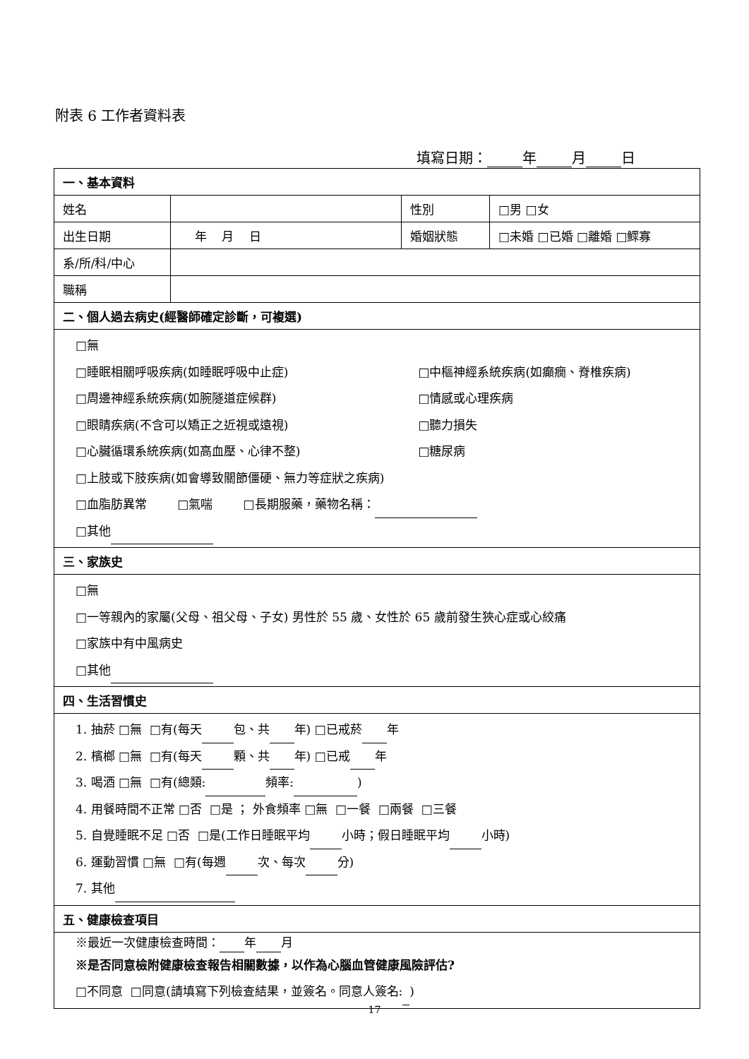附表 6 工作者資料表
填寫日期： 年 月 日
| 一、基本資料 | | | |
| 姓名 | | 性別 | □男 □女 |
| 出生日期 | 年 月 日 | 婚姻狀態 | □未婚 □已婚 □離婚 □鰥寡 |
| 系/所/科/中心 | | | |
| 職稱 | | | |
| 二、個人過去病史(經醫師確定診斷，可複選) | | | |
| □無 □睡眠相關呼吸疾病(如睡眠呼吸中止症) □中樞神經系統疾病(如癲癇、脊椎疾病) □周邊神經系統疾病(如腕隧道症候群) □情感或心理疾病 □眼睛疾病(不含可以矯正之近視或遠視) □聽力損失 □心臟循環系統疾病(如高血壓、心律不整) □糖尿病 □上肢或下肢疾病(如會導致關節僵硬、無力等症狀之疾病) □血脂肪異常 □氣喘 □長期服藥，藥物名稱： □其他 | | | |
| 三、家族史 | | | |
| □無 □一等親內的家屬(父母、祖父母、子女) 男性於 55 歲、女性於 65 歲前發生狹心症或心絞痛 □家族中有中風病史 □其他 | | | |
| 四、生活習慣史 | | | |
| 1. 抽菸 □無 □有(每天 包、共 年) □已戒菸 年 2. 檳榔 □無 □有(每天 顆、共 年) □已戒 年 3. 喝酒 □無 □有(總類: 頻率: ) 4. 用餐時間不正常 □否 □是 ； 外食頻率 □無 □一餐 □兩餐 □三餐 5. 自覺睡眠不足 □否 □是(工作日睡眠平均 小時；假日睡眠平均 小時) 6. 運動習慣 □無 □有(每週 次、每次 分) 7. 其他 | | | |
| 五、健康檢查項目 | | | |
| ※最近一次健康檢查時間： 年 月 ※是否同意檢附健康檢查報告相關數據，以作為心腦血管健康風險評估? □不同意 □同意(請填寫下列檢查結果，並簽名。同意人簽名: ) | | | |
17